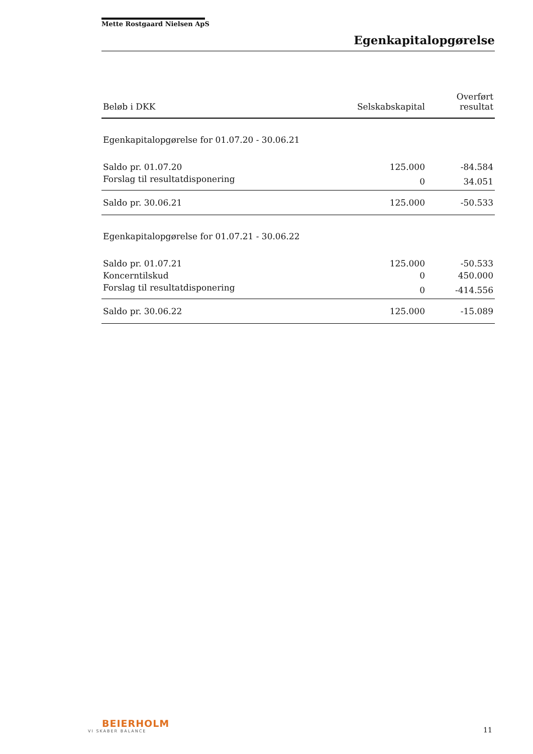Mette Rostgaard Nielsen ApS
Egenkapitalopgørelse
| Beløb i DKK | Selskabskapital | Overført resultat |
| --- | --- | --- |
| Egenkapitalopgørelse for 01.07.20 - 30.06.21 | | |
| Saldo pr. 01.07.20 | 125.000 | -84.584 |
| Forslag til resultatdisponering | 0 | 34.051 |
| Saldo pr. 30.06.21 | 125.000 | -50.533 |
| Egenkapitalopgørelse for 01.07.21 - 30.06.22 | | |
| Saldo pr. 01.07.21 | 125.000 | -50.533 |
| Koncerntilskud | 0 | 450.000 |
| Forslag til resultatdisponering | 0 | -414.556 |
| Saldo pr. 30.06.22 | 125.000 | -15.089 |
BEIERHOLM
VI SKABER BALANCE
11